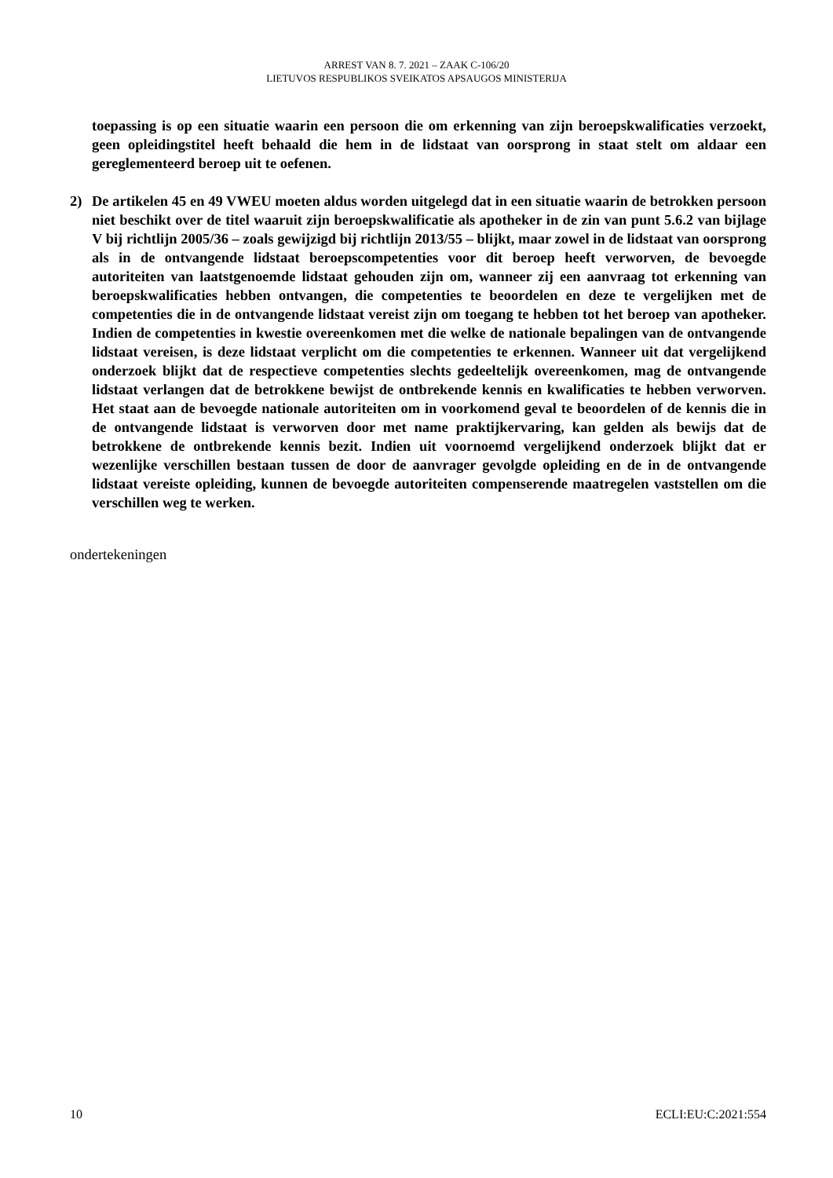ARREST VAN 8. 7. 2021 – ZAAK C-106/20
LIETUVOS RESPUBLIKOS SVEIKATOS APSAUGOS MINISTERIJA
toepassing is op een situatie waarin een persoon die om erkenning van zijn beroepskwalificaties verzoekt, geen opleidingstitel heeft behaald die hem in de lidstaat van oorsprong in staat stelt om aldaar een gereglementeerd beroep uit te oefenen.
2) De artikelen 45 en 49 VWEU moeten aldus worden uitgelegd dat in een situatie waarin de betrokken persoon niet beschikt over de titel waaruit zijn beroepskwalificatie als apotheker in de zin van punt 5.6.2 van bijlage V bij richtlijn 2005/36 – zoals gewijzigd bij richtlijn 2013/55 – blijkt, maar zowel in de lidstaat van oorsprong als in de ontvangende lidstaat beroepscompetenties voor dit beroep heeft verworven, de bevoegde autoriteiten van laatstgenoemde lidstaat gehouden zijn om, wanneer zij een aanvraag tot erkenning van beroepskwalificaties hebben ontvangen, die competenties te beoordelen en deze te vergelijken met de competenties die in de ontvangende lidstaat vereist zijn om toegang te hebben tot het beroep van apotheker. Indien de competenties in kwestie overeenkomen met die welke de nationale bepalingen van de ontvangende lidstaat vereisen, is deze lidstaat verplicht om die competenties te erkennen. Wanneer uit dat vergelijkend onderzoek blijkt dat de respectieve competenties slechts gedeeltelijk overeenkomen, mag de ontvangende lidstaat verlangen dat de betrokkene bewijst de ontbrekende kennis en kwalificaties te hebben verworven. Het staat aan de bevoegde nationale autoriteiten om in voorkomend geval te beoordelen of de kennis die in de ontvangende lidstaat is verworven door met name praktijkervaring, kan gelden als bewijs dat de betrokkene de ontbrekende kennis bezit. Indien uit voornoemd vergelijkend onderzoek blijkt dat er wezenlijke verschillen bestaan tussen de door de aanvrager gevolgde opleiding en de in de ontvangende lidstaat vereiste opleiding, kunnen de bevoegde autoriteiten compenserende maatregelen vaststellen om die verschillen weg te werken.
ondertekeningen
10 ECLI:EU:C:2021:554